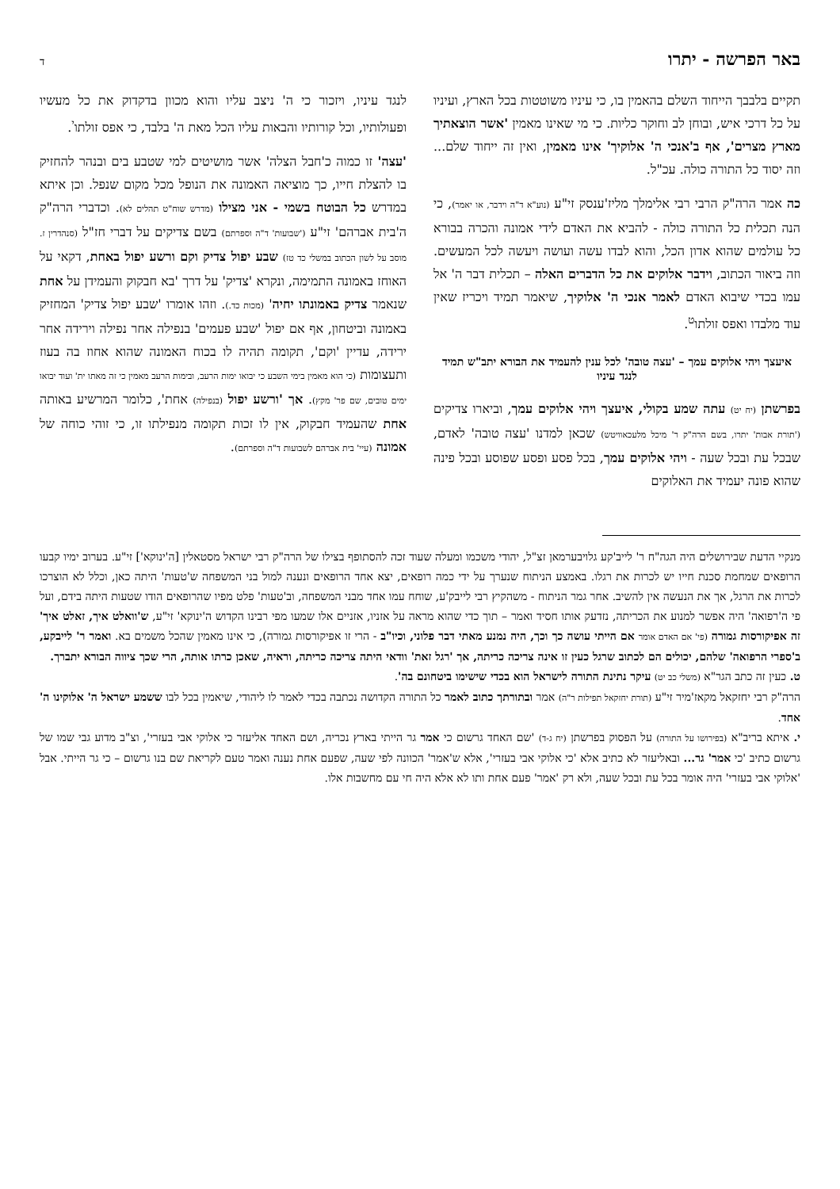באר הפרשה - יתרו ד
תקיים בלבבך הייחוד השלם בהאמין בו, כי עיניו משוטטות בכל הארץ, ועיניו על כל דרכי איש, ובוחן לב וחוקר כליות. כי מי שאינו מאמין 'אשר הוצאתיך מארץ מצרים', אף ב'אנכי ה' אלוקיך' אינו מאמין, ואין זה ייחוד שלם... וזה יסוד כל התורה כולה. עכ"ל.
כה אמר הרה"ק הרבי רבי אלימלך מליז'ענסק זי"ע (נוע"א ד"ה וידבר, או יאמר), כי הנה תכלית כל התורה כולה - להביא את האדם לידי אמונה והכרה בבורא כל עולמים שהוא אדון הכל, והוא לבדו עשה ועושה ויעשה לכל המעשים. וזה ביאור הכתוב, וידבר אלוקים את כל הדברים האלה – תכלית דבר ה' אל עמו בכדי שיבוא האדם לאמר אנכי ה' אלוקיך, שיאמר תמיד ויכריז שאין עוד מלבדו ואפס זולתו<sup>ט</sup>.
איעצך ויהי אלוקים עמך – 'עצה טובה' לכל ענין להעמיד את הבורא יתב"ש תמיד לנגד עיניו
בפרשתן (יח יט) עתה שמע בקולי, איעצך ויהי אלוקים עמך, וביארו צדיקים ('תורת אבות' יתרו, בשם הרה"ק ר' מיכל מלעכאוויטש) שכאן למדנו 'עצה טובה' לאדם, שבכל עת ובכל שעה - ויהי אלוקים עמך, בכל פסע ופסע שפוסע ובכל פינה שהוא פונה יעמיד את האלוקים
לנגד עיניו, ויזכור כי ה' ניצב עליו והוא מכוון בדקדוק את כל מעשיו ופעולותיו, וכל קורותיו והבאות עליו הכל מאת ה' בלבד, כי אפס זולתו<sup>י</sup>.
'עצה' זו כמוה כ'חבל הצלה' אשר מושיטים למי שטבע בים ובנהר להחזיק בו להצלת חייו, כך מוציאה האמונה את הנופל מכל מקום שנפל. וכן איתא במדרש כל הבוטח בשמי - אני מצילו (מדרש שוח"ט תהלים לא). וכדברי הרה"ק ה'בית אברהם' זי"ע ('שבועות' ד"ה וספרתם) בשם צדיקים על דברי חז"ל (סנהדרין ז. מוסב על לשון הכתוב במשלי כד טז) שבע יפול צדיק וקם ורשע יפול באחת, דקאי על האוחז באמונה התמימה, ונקרא 'צדיק' על דרך 'בא חבקוק והעמידן על אחת שנאמר צדיק באמונתו יחיה' (מכות כד.). וזהו אומרו 'שבע יפול צדיק' המחזיק באמונה וביטחון, אף אם יפול 'שבע פעמים' בנפילה אחר נפילה וירידה אחר ירידה, עדיין 'וקם', תקומה תהיה לו בכוח האמונה שהוא אחוז בה בעוז ותעצומות (כי הוא מאמין בימי השבע כי יבואו ימות הרעב, ובימות הרעב מאמין כי זה מאתו ית' ועוד יבואו ימים טובים, שם פר' מקץ). אך 'ורשע יפול (בנפילה) אחת', כלומר המרשיע באותה אחת שהעמיד חבקוק, אין לו זכות תקומה מנפילתו זו, כי זוהי כוחה של אמונה (עיי' בית אברהם לשבועות ד"ה וספרתם).
מנקיי הדעת שבירושלים היה הגה"ח ר' לייב'קע גלויבערמאן זצ"ל, יהודי משכמו ומעלה שעוד זכה להסתופף בצילו של הרה"ק רבי ישראל מסטאלין [ה'ינוקא'] זי"ע. בערוב ימיו קבעו הרופאים שמחמת סכנת חייו יש לכרות את רגלו. באמצע הניתוח שנערך על ידי כמה רופאים, יצא אחד הרופאים ונענה למול בני המשפחה ש'טעות' היתה כאן, וכלל לא הוצרכו לכרות את הרגל, אך את הנעשה אין להשיב. אחר גמר הניתוח - משהקיץ רבי לייבק'ע, שוחח עמו אחד מבני המשפחה, וב'טעות' פלט מפיו שהרופאים הודו שטעות היתה בידם, ועל פי ה'רפואה' היה אפשר למנוע את הכריתה, נזדעק אותו חסיד ואמר – תוך כדי שהוא מראה על אזניו, אזניים אלו שמעו מפי רבינו הקדוש ה'ינוקא' זי"ע, ש'וואלט איך, זאלט איך' זה אפיקורסות גמורה (פי' אם האדם אומר אם הייתי עושה כך וכך, היה נמנע מאתי דבר פלוני, וכיו"ב - הרי זו אפיקורסות גמורה), כי אינו מאמין שהכל משמים בא. ואמר ר' לייבקע, ב'ספרי הרפואה' שלהם, יכולים הם לכתוב שרגל כעין זו אינה צריכה כריתה, אך 'רגל זאת' וודאי היתה צריכה כריתה, וראיה, שאכן כרתו אותה, הרי שכך ציווה הבורא יתברך.
ט. כעין זה כתב הגר"א (משלי כב יט) עיקר נתינת התורה לישראל הוא בכדי שישימו ביטחונם בה'.
הרה"ק רבי יחזקאל מקאז'מיר זי"ע (תורת יחזקאל תפילות ר"ה) אמר ובתורתך כתוב לאמר כל התורה הקדושה נכתבה בכדי לאמר לו ליהודי, שיאמין בכל לבו ששמע ישראל ה' אלוקינו ה' אחד.
י. איתא בריב"א (בפירושו על התורה) על הפסוק בפרשתן (יח ג-ד) 'שם האחד גרשום כי אמר גר הייתי בארץ נכריה, ושם האחד אליעזר כי אלוקי אבי בעזרי', וצ"ב מדוע גבי שמו של גרשום כתיב 'כי אמר' גר... ובאליעזר לא כתיב אלא 'כי אלוקי אבי בעזרי', אלא ש'אמר' הכוונה לפי שעה, שפעם אחת נענה ואמר טעם לקריאת שם בנו גרשום – כי גר הייתי. אבל 'אלוקי אבי בעזרי' היה אומר בכל עת ובכל שעה, ולא רק 'אמר' פעם אחת ותו לא אלא היה חי עם מחשבות אלו.